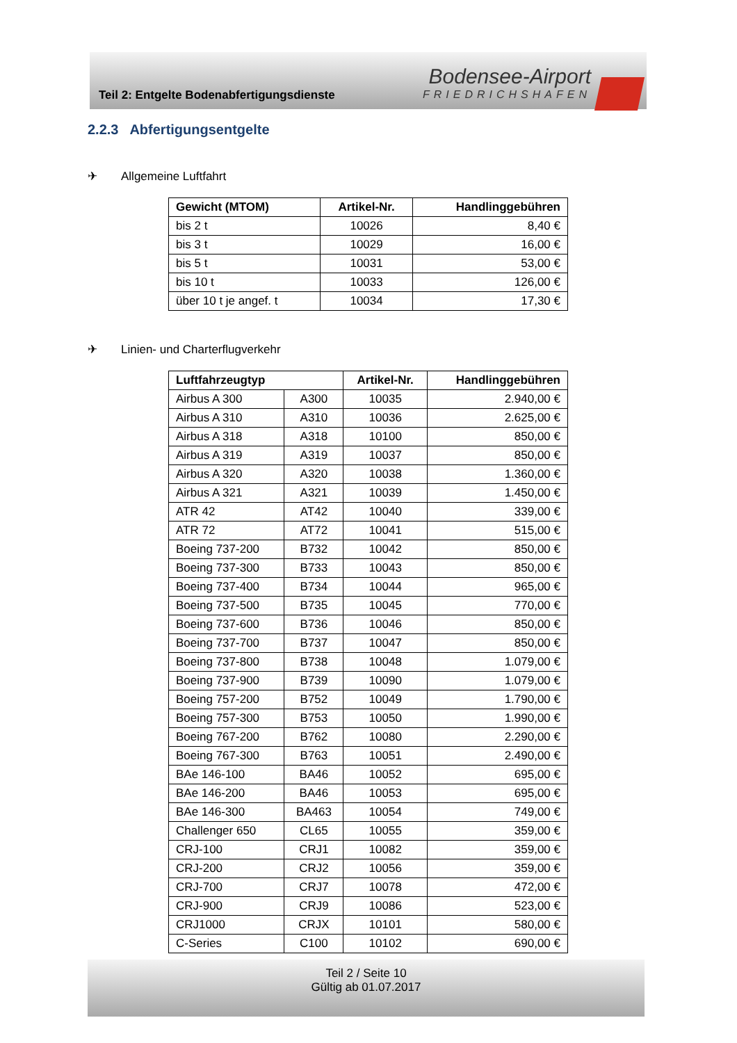Teil 2: Entgelte Bodenabfertigungsdienste
Bodensee-Airport
FRIEDRICHSHAFEN
2.2.3 Abfertigungsentgelte
✈ Allgemeine Luftfahrt
| Gewicht (MTOM) | Artikel-Nr. | Handlinggebühren |
| --- | --- | --- |
| bis 2 t | 10026 | 8,40 € |
| bis 3 t | 10029 | 16,00 € |
| bis 5 t | 10031 | 53,00 € |
| bis 10 t | 10033 | 126,00 € |
| über 10 t je angef. t | 10034 | 17,30 € |
✈ Linien- und Charterflugverkehr
| Luftfahrzeugtyp | | Artikel-Nr. | Handlinggebühren |
| --- | --- | --- | --- |
| Airbus A 300 | A300 | 10035 | 2.940,00 € |
| Airbus A 310 | A310 | 10036 | 2.625,00 € |
| Airbus A 318 | A318 | 10100 | 850,00 € |
| Airbus A 319 | A319 | 10037 | 850,00 € |
| Airbus A 320 | A320 | 10038 | 1.360,00 € |
| Airbus A 321 | A321 | 10039 | 1.450,00 € |
| ATR 42 | AT42 | 10040 | 339,00 € |
| ATR 72 | AT72 | 10041 | 515,00 € |
| Boeing 737-200 | B732 | 10042 | 850,00 € |
| Boeing 737-300 | B733 | 10043 | 850,00 € |
| Boeing 737-400 | B734 | 10044 | 965,00 € |
| Boeing 737-500 | B735 | 10045 | 770,00 € |
| Boeing 737-600 | B736 | 10046 | 850,00 € |
| Boeing 737-700 | B737 | 10047 | 850,00 € |
| Boeing 737-800 | B738 | 10048 | 1.079,00 € |
| Boeing 737-900 | B739 | 10090 | 1.079,00 € |
| Boeing 757-200 | B752 | 10049 | 1.790,00 € |
| Boeing 757-300 | B753 | 10050 | 1.990,00 € |
| Boeing 767-200 | B762 | 10080 | 2.290,00 € |
| Boeing 767-300 | B763 | 10051 | 2.490,00 € |
| BAe 146-100 | BA46 | 10052 | 695,00 € |
| BAe 146-200 | BA46 | 10053 | 695,00 € |
| BAe 146-300 | BA463 | 10054 | 749,00 € |
| Challenger 650 | CL65 | 10055 | 359,00 € |
| CRJ-100 | CRJ1 | 10082 | 359,00 € |
| CRJ-200 | CRJ2 | 10056 | 359,00 € |
| CRJ-700 | CRJ7 | 10078 | 472,00 € |
| CRJ-900 | CRJ9 | 10086 | 523,00 € |
| CRJ1000 | CRJX | 10101 | 580,00 € |
| C-Series | C100 | 10102 | 690,00 € |
Teil 2 / Seite 10
Gültig ab 01.07.2017